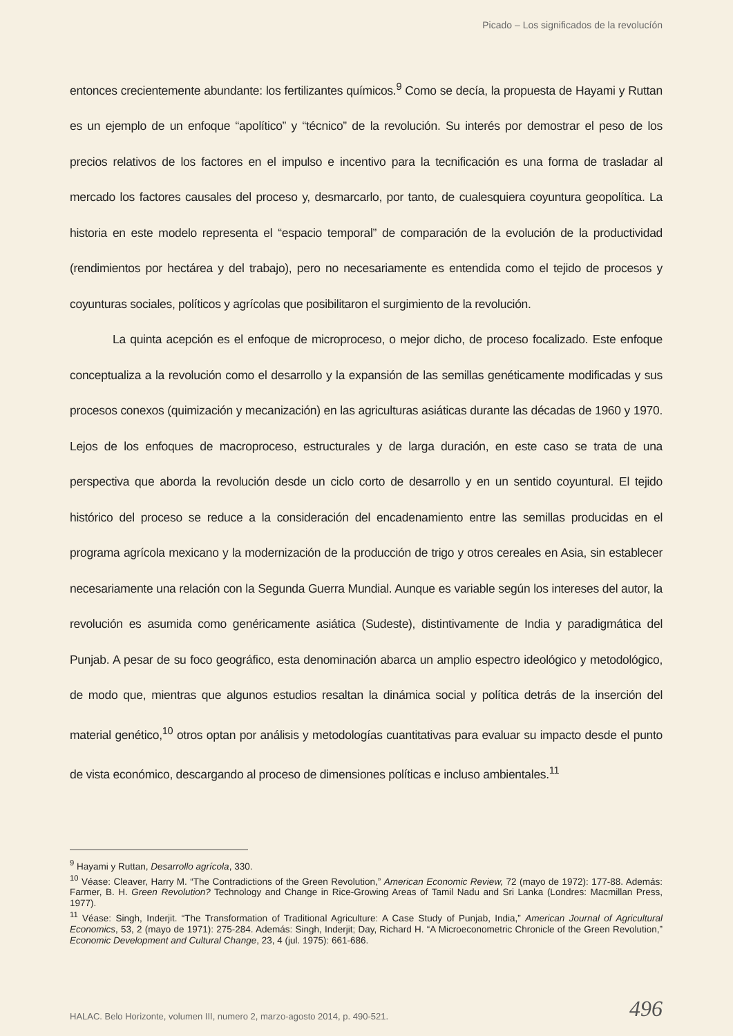Picado – Los significados de la revolucíón
entonces crecientemente abundante: los fertilizantes químicos.<sup>9</sup> Como se decía, la propuesta de Hayami y Ruttan es un ejemplo de un enfoque “apolítico” y “técnico” de la revolución. Su interés por demostrar el peso de los precios relativos de los factores en el impulso e incentivo para la tecnificación es una forma de trasladar al mercado los factores causales del proceso y, desmarcarlo, por tanto, de cualesquiera coyuntura geopolítica. La historia en este modelo representa el “espacio temporal” de comparación de la evolución de la productividad (rendimientos por hectárea y del trabajo), pero no necesariamente es entendida como el tejido de procesos y coyunturas sociales, políticos y agrícolas que posibilitaron el surgimiento de la revolución.
La quinta acepción es el enfoque de microproceso, o mejor dicho, de proceso focalizado. Este enfoque conceptualiza a la revolución como el desarrollo y la expansión de las semillas genéticamente modificadas y sus procesos conexos (quimización y mecanización) en las agriculturas asiáticas durante las décadas de 1960 y 1970. Lejos de los enfoques de macroproceso, estructurales y de larga duración, en este caso se trata de una perspectiva que aborda la revolución desde un ciclo corto de desarrollo y en un sentido coyuntural. El tejido histórico del proceso se reduce a la consideración del encadenamiento entre las semillas producidas en el programa agrícola mexicano y la modernización de la producción de trigo y otros cereales en Asia, sin establecer necesariamente una relación con la Segunda Guerra Mundial. Aunque es variable según los intereses del autor, la revolución es asumida como genéricamente asiática (Sudeste), distintivamente de India y paradigmática del Punjab. A pesar de su foco geográfico, esta denominación abarca un amplio espectro ideológico y metodológico, de modo que, mientras que algunos estudios resaltan la dinámica social y política detrás de la inserción del material genético,<sup>10</sup> otros optan por análisis y metodologías cuantitativas para evaluar su impacto desde el punto de vista económico, descargando al proceso de dimensiones políticas e incluso ambientales.<sup>11</sup>
<sup>9</sup> Hayami y Ruttan, Desarrollo agrícola, 330.
<sup>10</sup> Véase: Cleaver, Harry M. “The Contradictions of the Green Revolution,” American Economic Review, 72 (mayo de 1972): 177-88. Además: Farmer, B. H. Green Revolution? Technology and Change in Rice-Growing Areas of Tamil Nadu and Sri Lanka (Londres: Macmillan Press, 1977).
<sup>11</sup> Véase: Singh, Inderjit. “The Transformation of Traditional Agriculture: A Case Study of Punjab, India,” American Journal of Agricultural Economics, 53, 2 (mayo de 1971): 275-284. Además: Singh, Inderjit; Day, Richard H. “A Microeconometric Chronicle of the Green Revolution,” Economic Development and Cultural Change, 23, 4 (jul. 1975): 661-686.
HALAC. Belo Horizonte, volumen III, numero 2, marzo-agosto 2014, p. 490-521. 496